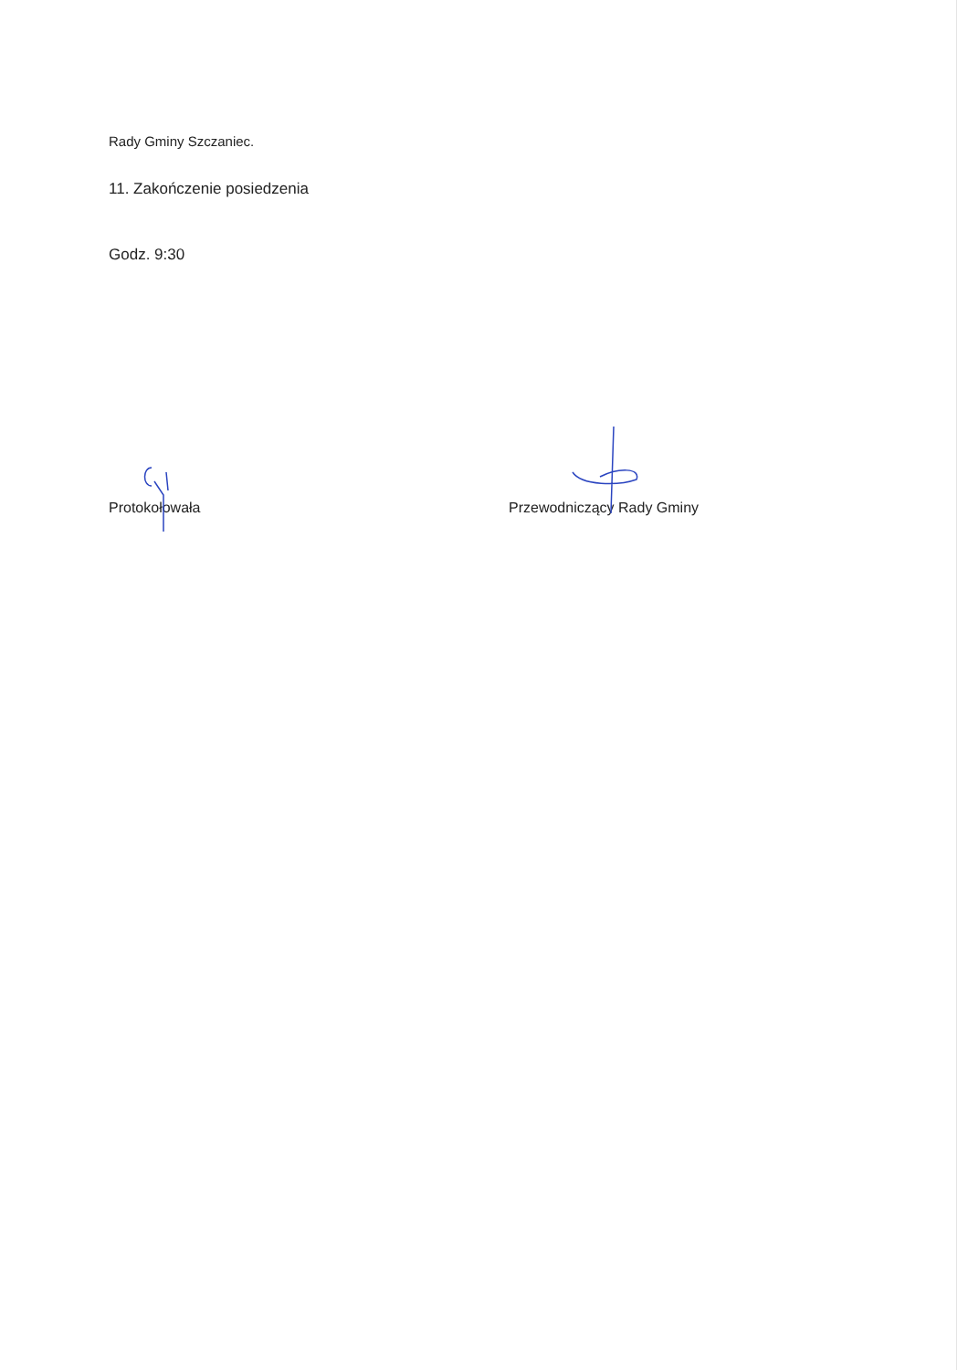Rady Gminy Szczaniec.
11. Zakończenie posiedzenia
Godz. 9:30
Protokołowała Przewodniczący Rady Gminy